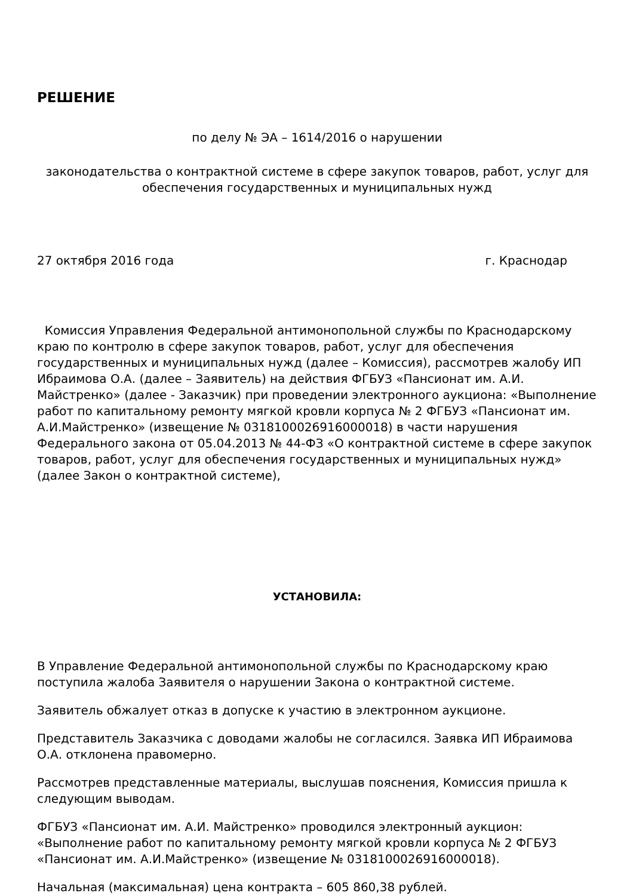РЕШЕНИЕ
по делу № ЭА – 1614/2016 о нарушении
законодательства о контрактной системе в сфере закупок товаров, работ, услуг для обеспечения государственных и муниципальных нужд
27 октября 2016 года г. Краснодар
Комиссия Управления Федеральной антимонопольной службы по Краснодарскому краю по контролю в сфере закупок товаров, работ, услуг для обеспечения государственных и муниципальных нужд (далее – Комиссия), рассмотрев жалобу ИП Ибраимова О.А. (далее – Заявитель) на действия ФГБУЗ «Пансионат им. А.И. Майстренко» (далее - Заказчик) при проведении электронного аукциона: «Выполнение работ по капитальному ремонту мягкой кровли корпуса № 2 ФГБУЗ «Пансионат им. А.И.Майстренко» (извещение № 0318100026916000018) в части нарушения Федерального закона от 05.04.2013 № 44-ФЗ «О контрактной системе в сфере закупок товаров, работ, услуг для обеспечения государственных и муниципальных нужд» (далее Закон о контрактной системе),
УСТАНОВИЛА:
В Управление Федеральной антимонопольной службы по Краснодарскому краю поступила жалоба Заявителя о нарушении Закона о контрактной системе.
Заявитель обжалует отказ в допуске к участию в электронном аукционе.
Представитель Заказчика с доводами жалобы не согласился. Заявка ИП Ибраимова О.А. отклонена правомерно.
Рассмотрев представленные материалы, выслушав пояснения, Комиссия пришла к следующим выводам.
ФГБУЗ «Пансионат им. А.И. Майстренко» проводился электронный аукцион: «Выполнение работ по капитальному ремонту мягкой кровли корпуса № 2 ФГБУЗ «Пансионат им. А.И.Майстренко» (извещение № 0318100026916000018).
Начальная (максимальная) цена контракта – 605 860,38 рублей.